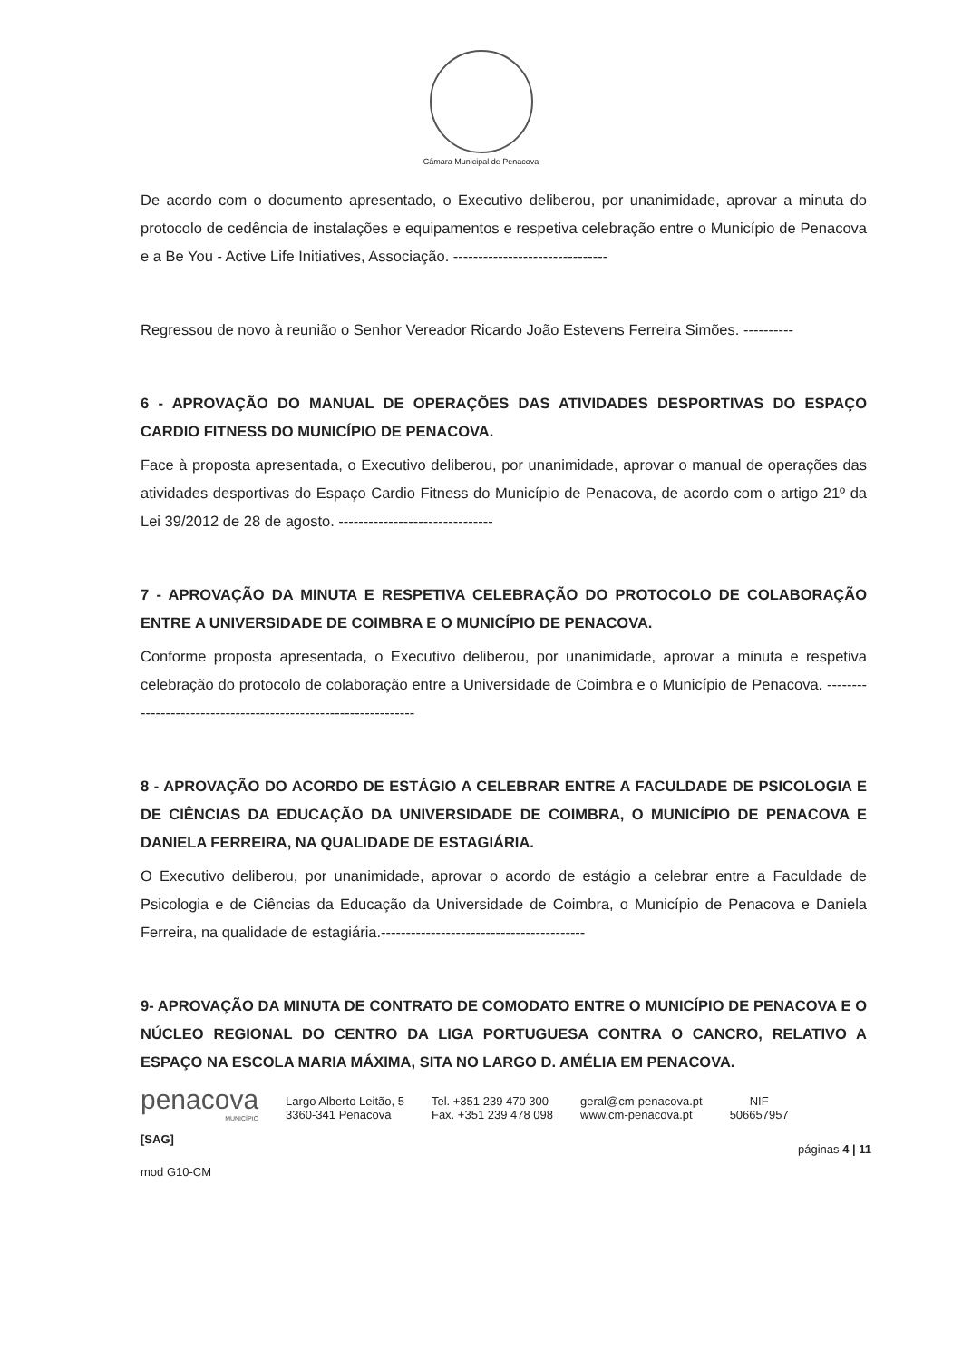Câmara Municipal de Penacova
De acordo com o documento apresentado, o Executivo deliberou, por unanimidade, aprovar a minuta do protocolo de cedência de instalações e equipamentos e respetiva celebração entre o Município de Penacova e a Be You - Active Life Initiatives, Associação. -------------------------------
Regressou de novo à reunião o Senhor Vereador Ricardo João Estevens Ferreira Simões. ----------
6 - APROVAÇÃO DO MANUAL DE OPERAÇÕES DAS ATIVIDADES DESPORTIVAS DO ESPAÇO CARDIO FITNESS DO MUNICÍPIO DE PENACOVA.
Face à proposta apresentada, o Executivo deliberou, por unanimidade, aprovar o manual de operações das atividades desportivas do Espaço Cardio Fitness do Município de Penacova, de acordo com o artigo 21º da Lei 39/2012 de 28 de agosto. -------------------------------
7 - APROVAÇÃO DA MINUTA E RESPETIVA CELEBRAÇÃO DO PROTOCOLO DE COLABORAÇÃO ENTRE A UNIVERSIDADE DE COIMBRA E O MUNICÍPIO DE PENACOVA.
Conforme proposta apresentada, o Executivo deliberou, por unanimidade, aprovar a minuta e respetiva celebração do protocolo de colaboração entre a Universidade de Coimbra e o Município de Penacova. ---------------------------------------------------------------
8 - APROVAÇÃO DO ACORDO DE ESTÁGIO A CELEBRAR ENTRE A FACULDADE DE PSICOLOGIA E DE CIÊNCIAS DA EDUCAÇÃO DA UNIVERSIDADE DE COIMBRA, O MUNICÍPIO DE PENACOVA E DANIELA FERREIRA, NA QUALIDADE DE ESTAGIÁRIA.
O Executivo deliberou, por unanimidade, aprovar o acordo de estágio a celebrar entre a Faculdade de Psicologia e de Ciências da Educação da Universidade de Coimbra, o Município de Penacova e Daniela Ferreira, na qualidade de estagiária.-----------------------------------------
9- APROVAÇÃO DA MINUTA DE CONTRATO DE COMODATO ENTRE O MUNICÍPIO DE PENACOVA E O NÚCLEO REGIONAL DO CENTRO DA LIGA PORTUGUESA CONTRA O CANCRO, RELATIVO A ESPAÇO NA ESCOLA MARIA MÁXIMA, SITA NO LARGO D. AMÉLIA EM PENACOVA.
penacova
MUNICÍPIO
Largo Alberto Leitão, 5
3360-341 Penacova
Tel. +351 239 470 300
Fax. +351 239 478 098
geral@cm-penacova.pt
www.cm-penacova.pt
NIF
506657957
[SAG]
páginas 4 | 11
mod G10-CM